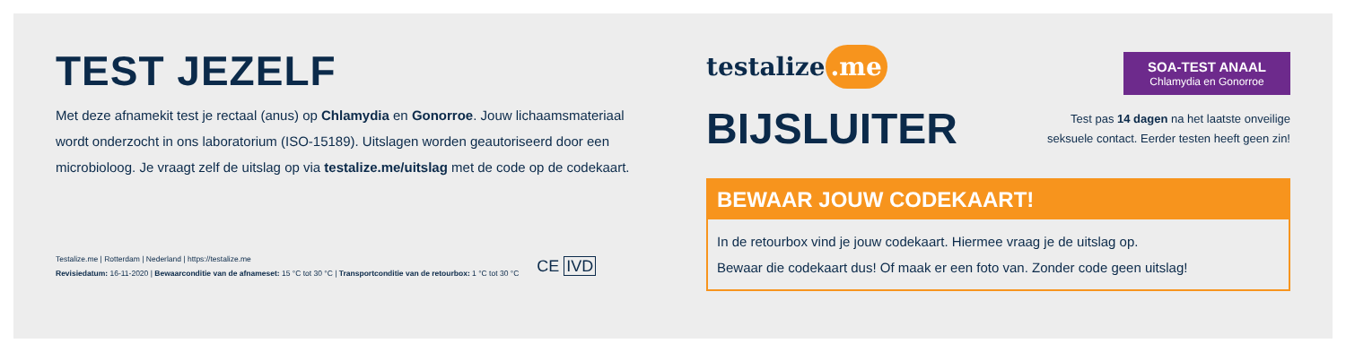TEST JEZELF
Met deze afnamekit test je rectaal (anus) op Chlamydia en Gonorroe. Jouw lichaamsmateriaal wordt onderzocht in ons laboratorium (ISO-15189). Uitslagen worden geautoriseerd door een microbioloog. Je vraagt zelf de uitslag op via testalize.me/uitslag met de code op de codekaart.
Testalize.me | Rotterdam | Nederland | https://testalize.me
Revisiedatum: 16-11-2020 | Bewaarconditie van de afnameset: 15 °C tot 30 °C | Transportconditie van de retourbox: 1 °C tot 30 °C
CE IVD
testalize.me
SOA-TEST ANAAL
Chlamydia en Gonorroe
BIJSLUITER
Test pas 14 dagen na het laatste onveilige
seksuele contact. Eerder testen heeft geen zin!
BEWAAR JOUW CODEKAART!
In de retourbox vind je jouw codekaart. Hiermee vraag je de uitslag op.
Bewaar die codekaart dus! Of maak er een foto van. Zonder code geen uitslag!